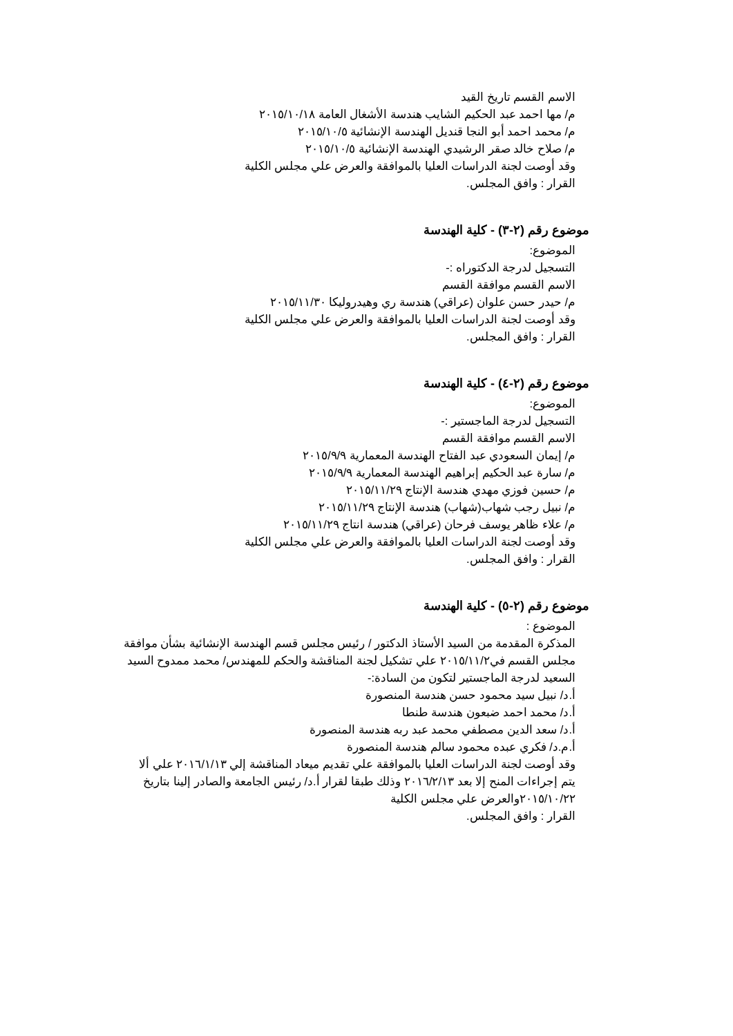الاسم القسم تاريخ القيد
م/ مها احمد عبد الحكيم الشايب هندسة الأشغال العامة ٢٠١٥/١٠/١٨
م/ محمد احمد أبو النجا قنديل الهندسة الإنشائية ٢٠١٥/١٠/٥
م/ صلاح خالد صقر الرشيدي الهندسة الإنشائية ٢٠١٥/١٠/٥
وقد أوصت لجنة الدراسات العليا بالموافقة والعرض علي مجلس الكلية
القرار : وافق المجلس.
موضوع رقم (٢-٣) - كلية الهندسة
الموضوع:
التسجيل لدرجة الدكتوراه :-
الاسم القسم موافقة القسم
م/ حيدر حسن علوان (عراقي) هندسة ري وهيدروليكا ٢٠١٥/١١/٣٠
وقد أوصت لجنة الدراسات العليا بالموافقة والعرض علي مجلس الكلية
القرار : وافق المجلس.
موضوع رقم (٢-٤) - كلية الهندسة
الموضوع:
التسجيل لدرجة الماجستير :-
الاسم القسم موافقة القسم
م/ إيمان السعودي عبد الفتاح الهندسة المعمارية ٢٠١٥/٩/٩
م/ سارة عبد الحكيم إبراهيم الهندسة المعمارية ٢٠١٥/٩/٩
م/ حسين فوزي مهدي هندسة الإنتاج ٢٠١٥/١١/٢٩
م/ نبيل رجب شهاب(شهاب) هندسة الإنتاج ٢٠١٥/١١/٢٩
م/ علاء ظاهر يوسف فرحان (عراقي) هندسة انتاج ٢٠١٥/١١/٢٩
وقد أوصت لجنة الدراسات العليا بالموافقة والعرض علي مجلس الكلية
القرار : وافق المجلس.
موضوع رقم (٢-٥) - كلية الهندسة
الموضوع :
المذكرة المقدمة من السيد الأستاذ الدكتور / رئيس مجلس قسم الهندسة الإنشائية بشأن موافقة مجلس القسم في٢٠١٥/١١/٢ علي تشكيل لجنة المناقشة والحكم للمهندس/ محمد ممدوح السيد السعيد لدرجة الماجستير لتكون من السادة:-
أ.د/ نبيل سيد محمود حسن هندسة المنصورة
أ.د/ محمد احمد ضبعون هندسة طنطا
أ.د/ سعد الدين مصطفي محمد عبد ربه هندسة المنصورة
أ.م.د/ فكري عبده محمود سالم هندسة المنصورة
وقد أوصت لجنة الدراسات العليا بالموافقة علي تقديم ميعاد المناقشة إلي ٢٠١٦/١/١٣ علي ألا
يتم إجراءات المنح إلا بعد ٢٠١٦/٢/١٣ وذلك طبقا لقرار أ.د/ رئيس الجامعة والصادر إلينا بتاريخ ٢٠١٥/١٠/٢٢والعرض علي مجلس الكلية
القرار : وافق المجلس.